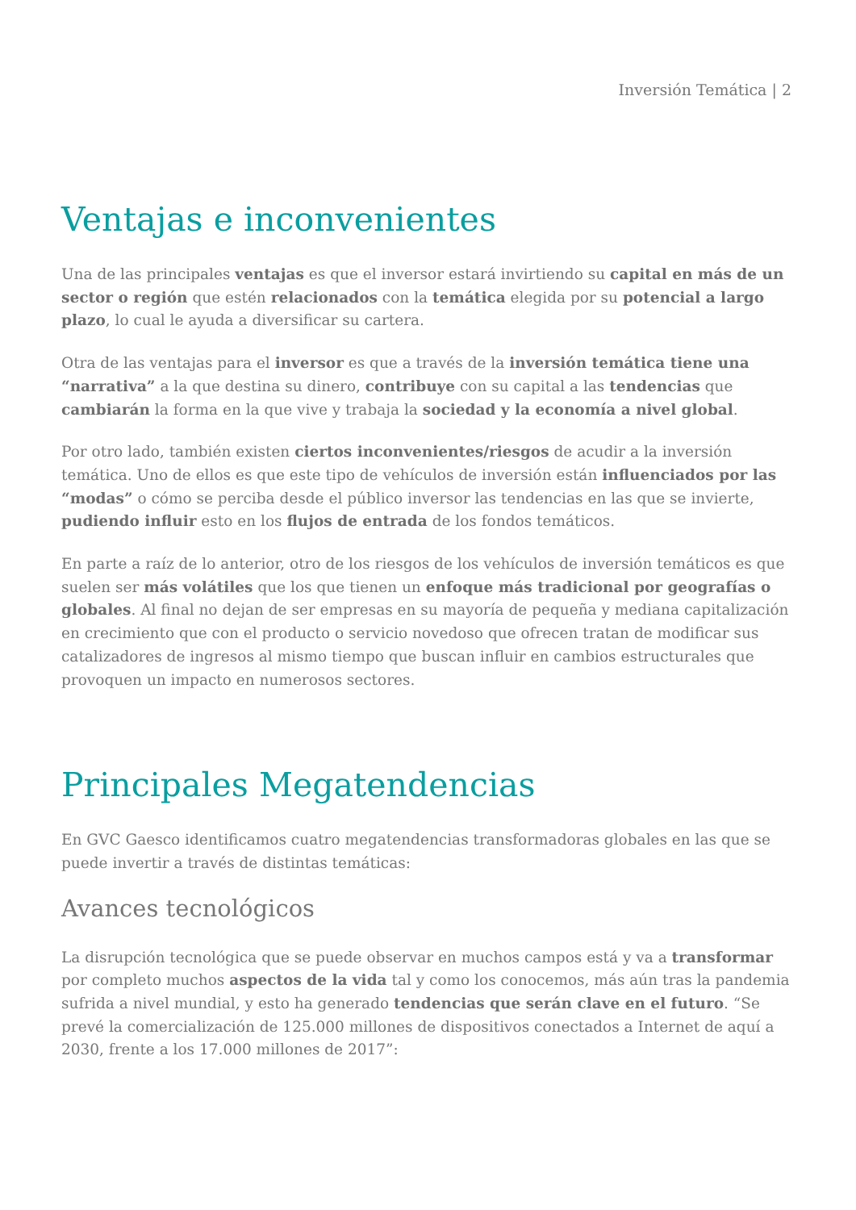Inversión Temática | 2
Ventajas e inconvenientes
Una de las principales ventajas es que el inversor estará invirtiendo su capital en más de un sector o región que estén relacionados con la temática elegida por su potencial a largo plazo, lo cual le ayuda a diversificar su cartera.
Otra de las ventajas para el inversor es que a través de la inversión temática tiene una “narrativa” a la que destina su dinero, contribuye con su capital a las tendencias que cambiarán la forma en la que vive y trabaja la sociedad y la economía a nivel global.
Por otro lado, también existen ciertos inconvenientes/riesgos de acudir a la inversión temática. Uno de ellos es que este tipo de vehículos de inversión están influenciados por las “modas” o cómo se perciba desde el público inversor las tendencias en las que se invierte, pudiendo influir esto en los flujos de entrada de los fondos temáticos.
En parte a raíz de lo anterior, otro de los riesgos de los vehículos de inversión temáticos es que suelen ser más volátiles que los que tienen un enfoque más tradicional por geografías o globales. Al final no dejan de ser empresas en su mayoría de pequeña y mediana capitalización en crecimiento que con el producto o servicio novedoso que ofrecen tratan de modificar sus catalizadores de ingresos al mismo tiempo que buscan influir en cambios estructurales que provoquen un impacto en numerosos sectores.
Principales Megatendencias
En GVC Gaesco identificamos cuatro megatendencias transformadoras globales en las que se puede invertir a través de distintas temáticas:
Avances tecnológicos
La disrupción tecnológica que se puede observar en muchos campos está y va a transformar por completo muchos aspectos de la vida tal y como los conocemos, más aún tras la pandemia sufrida a nivel mundial, y esto ha generado tendencias que serán clave en el futuro. “Se prevé la comercialización de 125.000 millones de dispositivos conectados a Internet de aquí a 2030, frente a los 17.000 millones de 2017”: